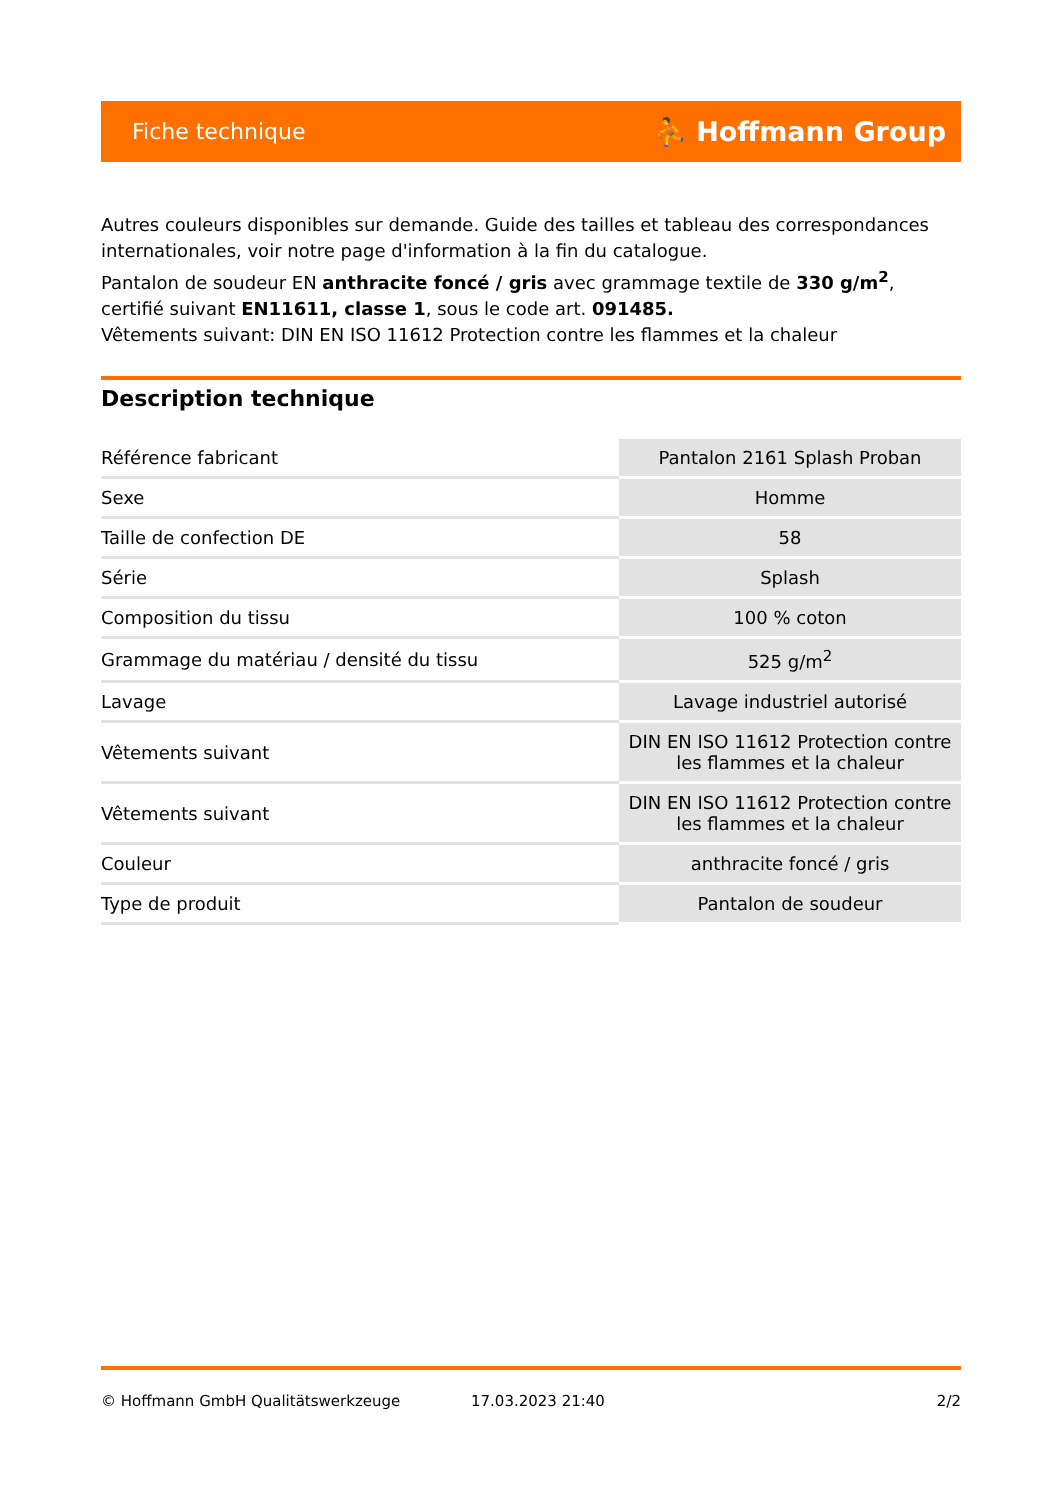Fiche technique ⛹ Hoffmann Group
Autres couleurs disponibles sur demande. Guide des tailles et tableau des correspondances internationales, voir notre page d'information à la fin du catalogue.
Pantalon de soudeur EN anthracite foncé / gris avec grammage textile de 330 g/m<sup>2</sup>, certifié suivant EN11611, classe 1, sous le code art. 091485.
Vêtements suivant: DIN EN ISO 11612 Protection contre les flammes et la chaleur
Description technique
| Référence fabricant | Pantalon 2161 Splash Proban |
| Sexe | Homme |
| Taille de confection DE | 58 |
| Série | Splash |
| Composition du tissu | 100 % coton |
| Grammage du matériau / densité du tissu | 525 g/m<sup>2</sup> |
| Lavage | Lavage industriel autorisé |
| Vêtements suivant | DIN EN ISO 11612 Protection contre les flammes et la chaleur |
| Vêtements suivant | DIN EN ISO 11612 Protection contre les flammes et la chaleur |
| Couleur | anthracite foncé / gris |
| Type de produit | Pantalon de soudeur |
© Hoffmann GmbH Qualitätswerkzeuge 17.03.2023 21:40 2/2